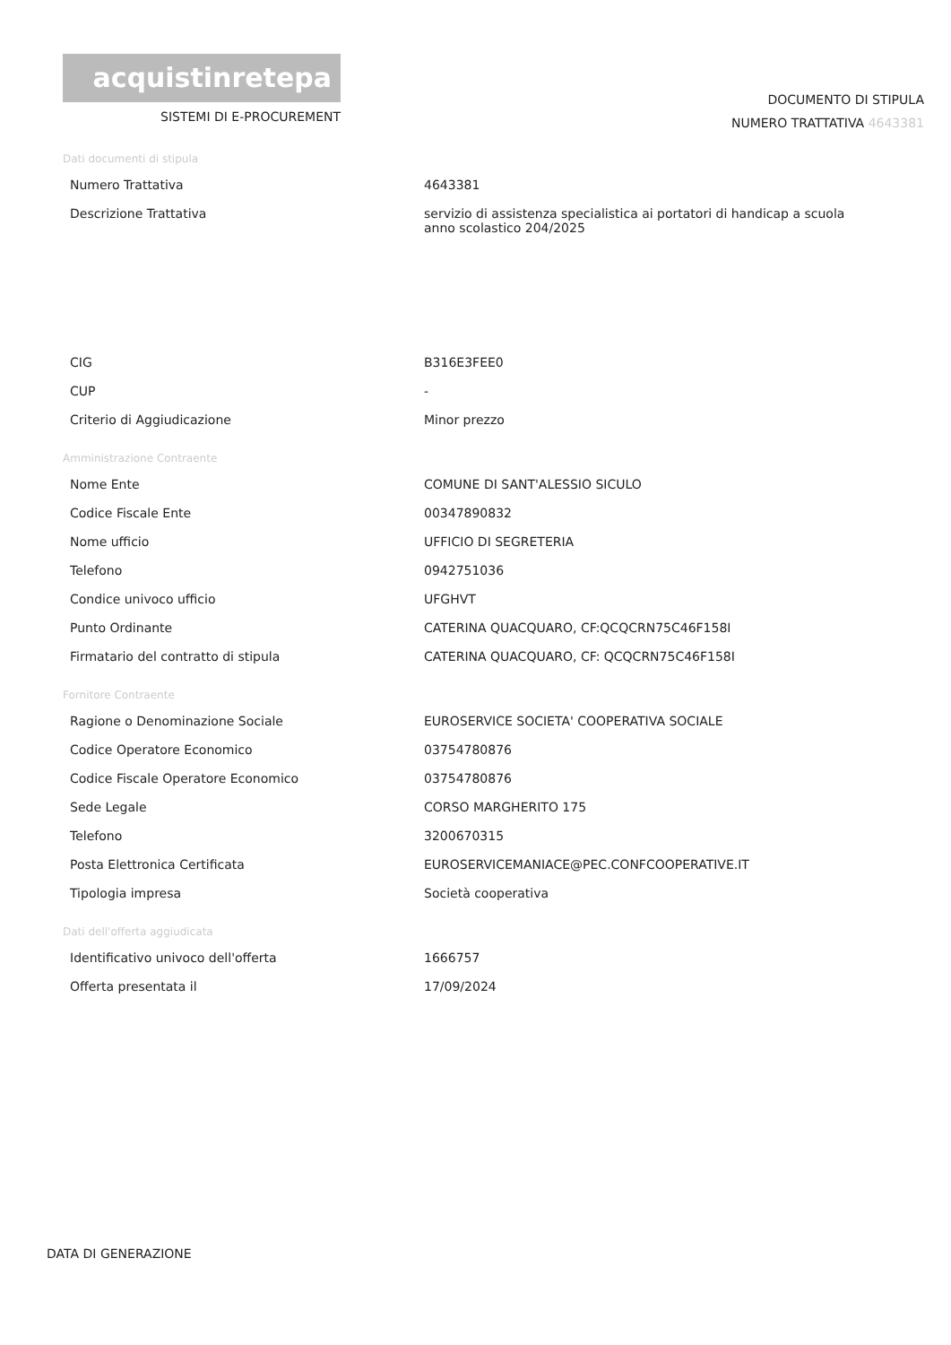acquistinretepa
SISTEMI DI E-PROCUREMENT
DOCUMENTO DI STIPULA
NUMERO TRATTATIVA 4643381
Dati documenti di stipula
| Numero Trattativa | 4643381 |
| Descrizione Trattativa | servizio di assistenza specialistica ai portatori di handicap a scuola anno scolastico 204/2025 |
| CIG | B316E3FEE0 |
| CUP | - |
| Criterio di Aggiudicazione | Minor prezzo |
Amministrazione Contraente
| Nome Ente | COMUNE DI SANT'ALESSIO SICULO |
| Codice Fiscale Ente | 00347890832 |
| Nome ufficio | UFFICIO DI SEGRETERIA |
| Telefono | 0942751036 |
| Condice univoco ufficio | UFGHVT |
| Punto Ordinante | CATERINA QUACQUARO, CF:QCQCRN75C46F158I |
| Firmatario del contratto di stipula | CATERINA QUACQUARO, CF: QCQCRN75C46F158I |
Fornitore Contraente
| Ragione o Denominazione Sociale | EUROSERVICE SOCIETA' COOPERATIVA SOCIALE |
| Codice Operatore Economico | 03754780876 |
| Codice Fiscale Operatore Economico | 03754780876 |
| Sede Legale | CORSO MARGHERITO 175 |
| Telefono | 3200670315 |
| Posta Elettronica Certificata | EUROSERVICEMANIACE@PEC.CONFCOOPERATIVE.IT |
| Tipologia impresa | Società cooperativa |
Dati dell'offerta aggiudicata
| Identificativo univoco dell'offerta | 1666757 |
| Offerta presentata il | 17/09/2024 |
DATA DI GENERAZIONE